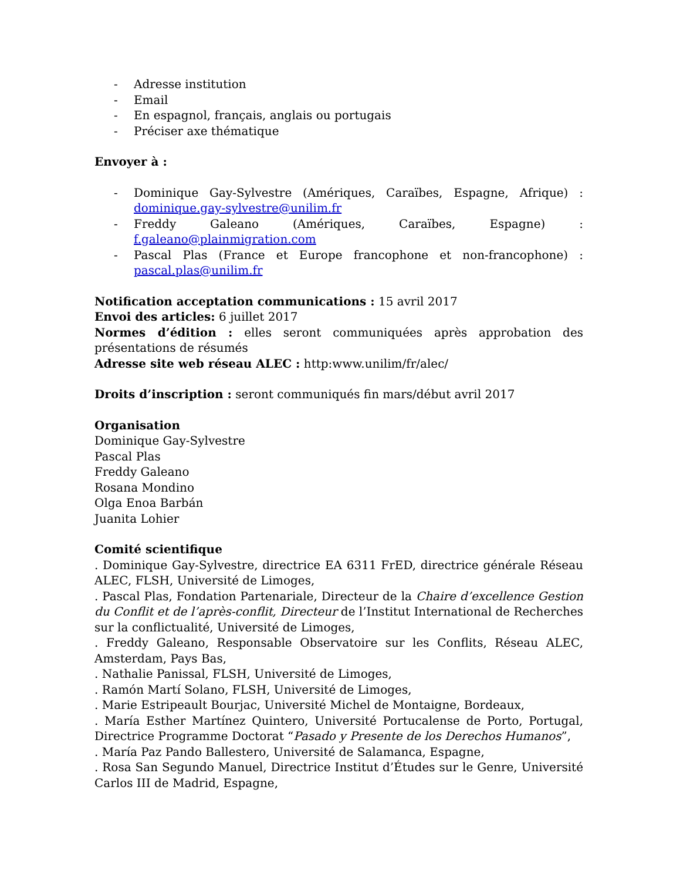- Adresse institution
- Email
- En espagnol, français, anglais ou portugais
- Préciser axe thématique
Envoyer à :
- Dominique Gay-Sylvestre (Amériques, Caraïbes, Espagne, Afrique) : dominique.gay-sylvestre@unilim.fr
- Freddy Galeano (Amériques, Caraïbes, Espagne) : f.galeano@plainmigration.com
- Pascal Plas (France et Europe francophone et non-francophone) : pascal.plas@unilim.fr
Notification acceptation communications : 15 avril 2017
Envoi des articles: 6 juillet 2017
Normes d’édition : elles seront communiquées après approbation des présentations de résumés
Adresse site web réseau ALEC : http:www.unilim/fr/alec/
Droits d’inscription : seront communiqués fin mars/début avril 2017
Organisation
Dominique Gay-Sylvestre
Pascal Plas
Freddy Galeano
Rosana Mondino
Olga Enoa Barbán
Juanita Lohier
Comité scientifique
. Dominique Gay-Sylvestre, directrice EA 6311 FrED, directrice générale Réseau ALEC, FLSH, Université de Limoges,
. Pascal Plas, Fondation Partenariale, Directeur de la Chaire d’excellence Gestion du Conflit et de l’après-conflit, Directeur de l’Institut International de Recherches sur la conflictualité, Université de Limoges,
. Freddy Galeano, Responsable Observatoire sur les Conflits, Réseau ALEC, Amsterdam, Pays Bas,
. Nathalie Panissal, FLSH, Université de Limoges,
. Ramón Martí Solano, FLSH, Université de Limoges,
. Marie Estripeault Bourjac, Université Michel de Montaigne, Bordeaux,
. María Esther Martínez Quintero, Université Portucalense de Porto, Portugal, Directrice Programme Doctorat “Pasado y Presente de los Derechos Humanos”,
. María Paz Pando Ballestero, Université de Salamanca, Espagne,
. Rosa San Segundo Manuel, Directrice Institut d’Études sur le Genre, Université Carlos III de Madrid, Espagne,